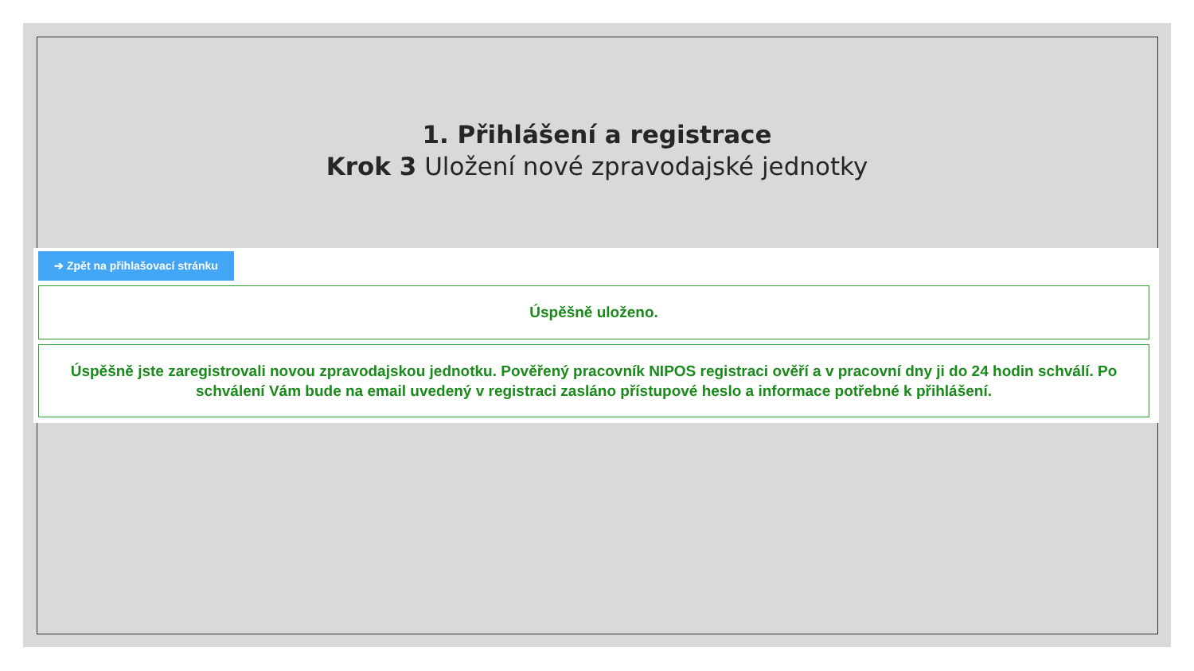1. Přihlášení a registrace
Krok 3 Uložení nové zpravodajské jednotky
➔ Zpět na přihlašovací stránku
Úspěšně uloženo.
Úspěšně jste zaregistrovali novou zpravodajskou jednotku. Pověřený pracovník NIPOS registraci ověří a v pracovní dny ji do 24 hodin schválí. Po schválení Vám bude na email uvedený v registraci zasláno přístupové heslo a informace potřebné k přihlášení.